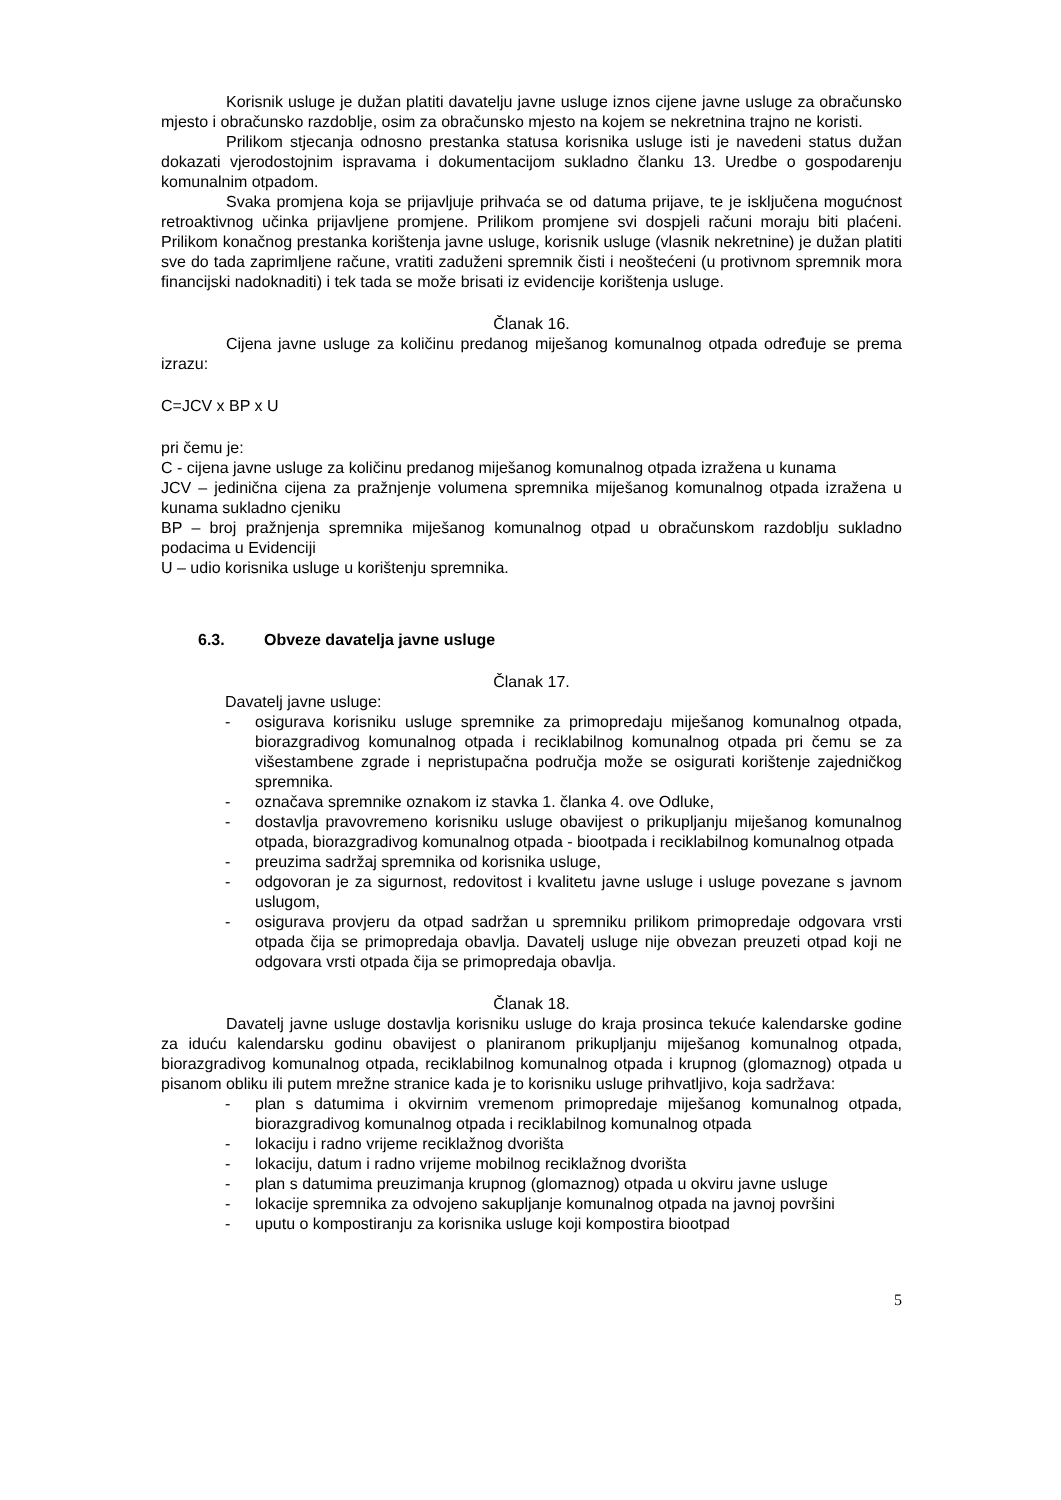Korisnik usluge je dužan platiti davatelju javne usluge iznos cijene javne usluge za obračunsko mjesto i obračunsko razdoblje, osim za obračunsko mjesto na kojem se nekretnina trajno ne koristi.
Prilikom stjecanja odnosno prestanka statusa korisnika usluge isti je navedeni status dužan dokazati vjerodostojnim ispravama i dokumentacijom sukladno članku 13. Uredbe o gospodarenju komunalnim otpadom.
Svaka promjena koja se prijavljuje prihvaća se od datuma prijave, te je isključena mogućnost retroaktivnog učinka prijavljene promjene. Prilikom promjene svi dospjeli računi moraju biti plaćeni. Prilikom konačnog prestanka korištenja javne usluge, korisnik usluge (vlasnik nekretnine) je dužan platiti sve do tada zaprimljene račune, vratiti zaduženi spremnik čisti i neoštećeni (u protivnom spremnik mora financijski nadoknaditi) i tek tada se može brisati iz evidencije korištenja usluge.
Članak 16.
Cijena javne usluge za količinu predanog miješanog komunalnog otpada određuje se prema izrazu:
C=JCV x BP x U
pri čemu je:
C - cijena javne usluge za količinu predanog miješanog komunalnog otpada izražena u kunama
JCV – jedinična cijena za pražnjenje volumena spremnika miješanog komunalnog otpada izražena u kunama sukladno cjeniku
BP – broj pražnjenja spremnika miješanog komunalnog otpad u obračunskom razdoblju sukladno podacima u Evidenciji
U – udio korisnika usluge u korištenju spremnika.
6.3. Obveze davatelja javne usluge
Članak 17.
Davatelj javne usluge:
- osigurava korisniku usluge spremnike za primopredaju miješanog komunalnog otpada, biorazgradivog komunalnog otpada i reciklabilnog komunalnog otpada pri čemu se za višestambene zgrade i nepristupačna područja može se osigurati korištenje zajedničkog spremnika.
- označava spremnike oznakom iz stavka 1. članka 4. ove Odluke,
- dostavlja pravovremeno korisniku usluge obavijest o prikupljanju miješanog komunalnog otpada, biorazgradivog komunalnog otpada - biootpada i reciklabilnog komunalnog otpada
- preuzima sadržaj spremnika od korisnika usluge,
- odgovoran je za sigurnost, redovitost i kvalitetu javne usluge i usluge povezane s javnom uslugom,
- osigurava provjeru da otpad sadržan u spremniku prilikom primopredaje odgovara vrsti otpada čija se primopredaja obavlja. Davatelj usluge nije obvezan preuzeti otpad koji ne odgovara vrsti otpada čija se primopredaja obavlja.
Članak 18.
Davatelj javne usluge dostavlja korisniku usluge do kraja prosinca tekuće kalendarske godine za iduću kalendarsku godinu obavijest o planiranom prikupljanju miješanog komunalnog otpada, biorazgradivog komunalnog otpada, reciklabilnog komunalnog otpada i krupnog (glomaznog) otpada u pisanom obliku ili putem mrežne stranice kada je to korisniku usluge prihvatljivo, koja sadržava:
- plan s datumima i okvirnim vremenom primopredaje miješanog komunalnog otpada, biorazgradivog komunalnog otpada i reciklabilnog komunalnog otpada
- lokaciju i radno vrijeme reciklažnog dvorišta
- lokaciju, datum i radno vrijeme mobilnog reciklažnog dvorišta
- plan s datumima preuzimanja krupnog (glomaznog) otpada u okviru javne usluge
- lokacije spremnika za odvojeno sakupljanje komunalnog otpada na javnoj površini
- uputu o kompostiranju za korisnika usluge koji kompostira biootpad
5